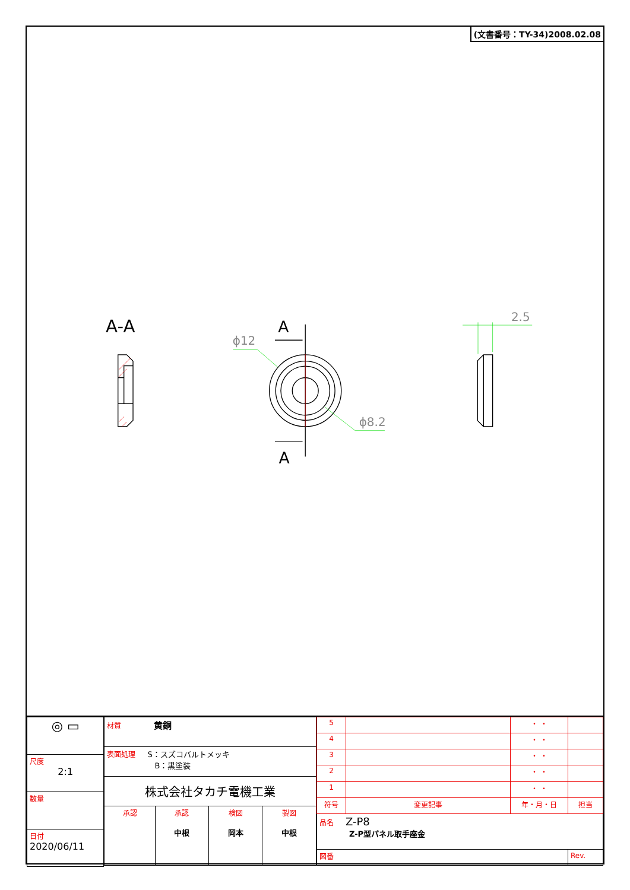(文書番号：TY-34)2008.02.08
A-A
A
A
ϕ12
ϕ8.2
2.5
| ◎ ▭ |
| 尺度 2:1 |
| 数量 |
| 日付 2020/06/11 |
| 材質 黄銅 | | | |
| 表面処理 S：スズコバルトメッキ B：黒塗装 | | | |
| 株式会社タカチ電機工業 | | | |
| 承認 | 承認 中根 | 検図 岡本 | 製図 中根 |
| 5 | | ・ ・ | |
| 4 | | ・ ・ | |
| 3 | | ・ ・ | |
| 2 | | ・ ・ | |
| 1 | | ・ ・ | |
| 符号 | 変更記事 | 年・月・日 | 担当 |
| 品名 Z-P8 Z-P型パネル取手座金 | | | |
| 図番 | | | Rev. |